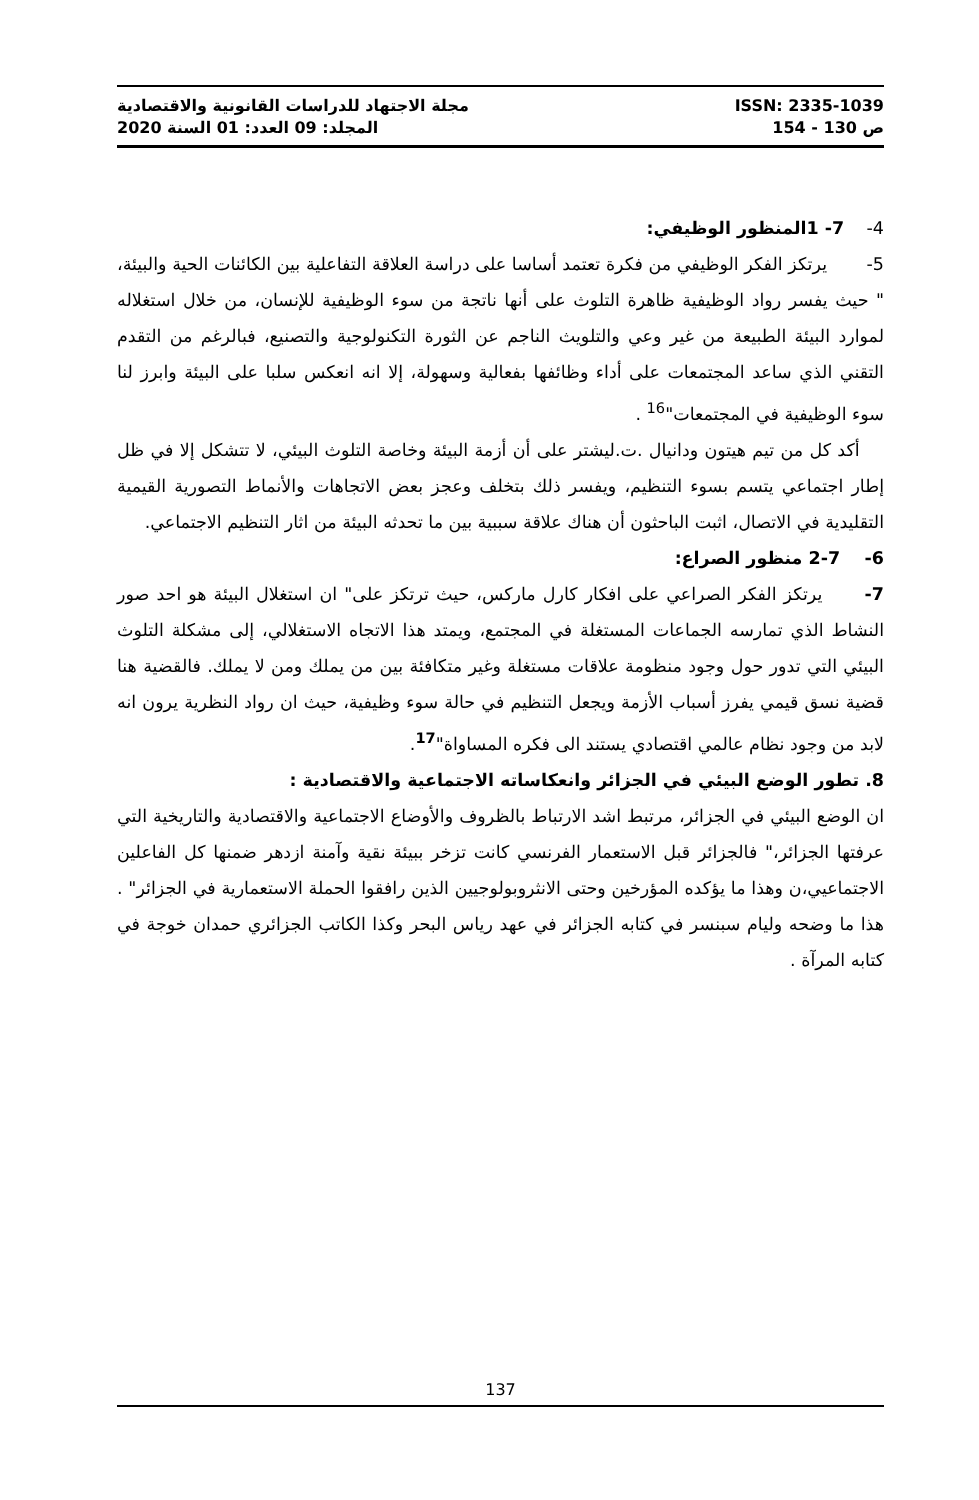مجلة الاجتهاد للدراسات القانونية والاقتصادية ISSN: 2335-1039
المجلد: 09 العدد: 01 السنة 2020 ص 130 - 154
4- 7- 1المنظور الوظيفي:
5- يرتكز الفكر الوظيفي من فكرة تعتمد أساسا على دراسة العلاقة التفاعلية بين الكائنات الحية والبيئة، " حيث يفسر رواد الوظيفية ظاهرة التلوث على أنها ناتجة من سوء الوظيفية للإنسان، من خلال استغلاله لموارد البيئة الطبيعة من غير وعي والتلويث الناجم عن الثورة التكنولوجية والتصنيع، فبالرغم من التقدم التقني الذي ساعد المجتمعات على أداء وظائفها بفعالية وسهولة، إلا انه انعكس سلبا على البيئة وابرز لنا سوء الوظيفية في المجتمعات"<sup>16</sup> .
أكد كل من تيم هيتون ودانيال .ت.ليشتر على أن أزمة البيئة وخاصة التلوث البيئي، لا تتشكل إلا في ظل إطار اجتماعي يتسم بسوء التنظيم، ويفسر ذلك بتخلف وعجز بعض الاتجاهات والأنماط التصورية القيمية التقليدية في الاتصال، اثبت الباحثون أن هناك علاقة سببية بين ما تحدثه البيئة من اثار التنظيم الاجتماعي.
6- 2-7 منظور الصراع:
7- يرتكز الفكر الصراعي على افكار كارل ماركس، حيث ترتكز على" ان استغلال البيئة هو احد صور النشاط الذي تمارسه الجماعات المستغلة في المجتمع، ويمتد هذا الاتجاه الاستغلالي، إلى مشكلة التلوث البيئي التي تدور حول وجود منظومة علاقات مستغلة وغير متكافئة بين من يملك ومن لا يملك. فالقضية هنا قضية نسق قيمي يفرز أسباب الأزمة ويجعل التنظيم في حالة سوء وظيفية، حيث ان رواد النظرية يرون انه لابد من وجود نظام عالمي اقتصادي يستند الى فكره المساواة"<sup>17</sup>.
8. تطور الوضع البيئي في الجزائر وانعكاساته الاجتماعية والاقتصادية :
ان الوضع البيئي في الجزائر، مرتبط اشد الارتباط بالظروف والأوضاع الاجتماعية والاقتصادية والتاريخية التي عرفتها الجزائر،" فالجزائر قبل الاستعمار الفرنسي كانت تزخر ببيئة نقية وآمنة ازدهر ضمنها كل الفاعلين الاجتماعيي،ن وهذا ما يؤكده المؤرخين وحتى الانثروبولوجيين الذين رافقوا الحملة الاستعمارية في الجزائر" . هذا ما وضحه وليام سبنسر في كتابه الجزائر في عهد رياس البحر وكذا الكاتب الجزائري حمدان خوجة في كتابه المرآة .
137